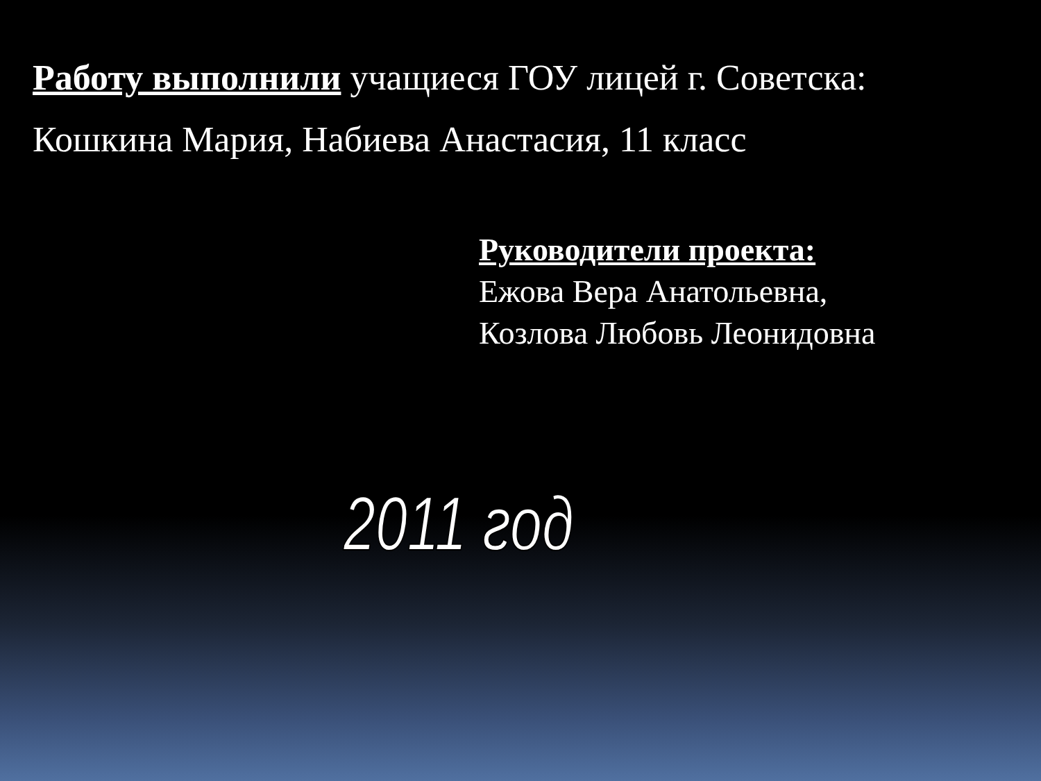Работу выполнили учащиеся ГОУ лицей г. Советска:
Кошкина Мария, Набиева Анастасия, 11 класс
Руководители проекта:
Ежова Вера Анатольевна,
Козлова Любовь Леонидовна
2011 год